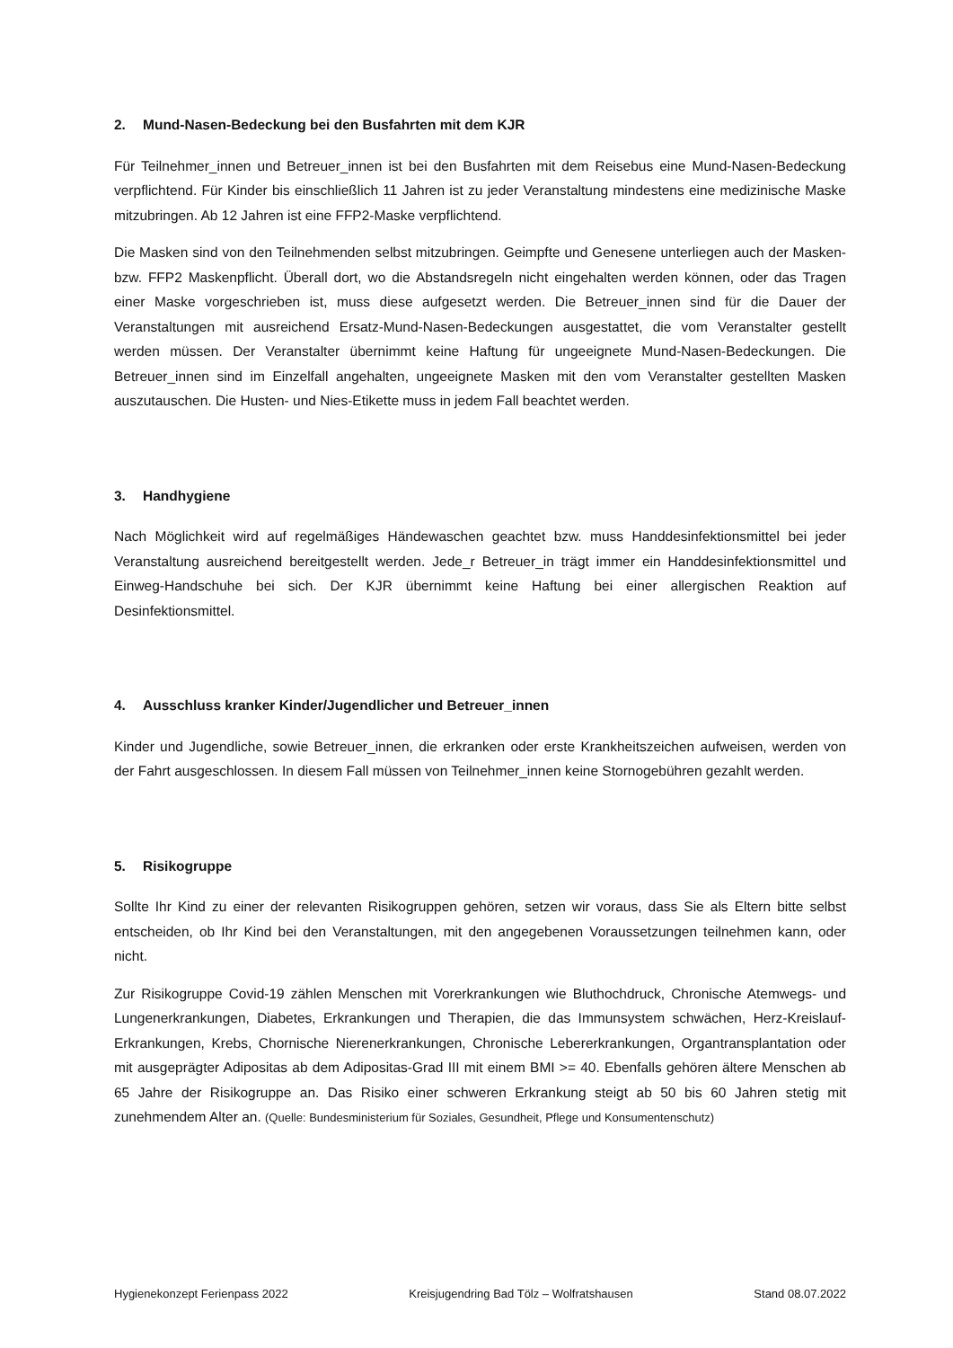2. Mund-Nasen-Bedeckung bei den Busfahrten mit dem KJR
Für Teilnehmer_innen und Betreuer_innen ist bei den Busfahrten mit dem Reisebus eine Mund-Nasen-Bedeckung verpflichtend. Für Kinder bis einschließlich 11 Jahren ist zu jeder Veranstaltung mindestens eine medizinische Maske mitzubringen. Ab 12 Jahren ist eine FFP2-Maske verpflichtend.
Die Masken sind von den Teilnehmenden selbst mitzubringen. Geimpfte und Genesene unterliegen auch der Masken- bzw. FFP2 Maskenpflicht. Überall dort, wo die Abstandsregeln nicht eingehalten werden können, oder das Tragen einer Maske vorgeschrieben ist, muss diese aufgesetzt werden. Die Betreuer_innen sind für die Dauer der Veranstaltungen mit ausreichend Ersatz-Mund-Nasen-Bedeckungen ausgestattet, die vom Veranstalter gestellt werden müssen. Der Veranstalter übernimmt keine Haftung für ungeeignete Mund-Nasen-Bedeckungen. Die Betreuer_innen sind im Einzelfall angehalten, ungeeignete Masken mit den vom Veranstalter gestellten Masken auszutauschen. Die Husten- und Nies-Etikette muss in jedem Fall beachtet werden.
3. Handhygiene
Nach Möglichkeit wird auf regelmäßiges Händewaschen geachtet bzw. muss Handdesinfektionsmittel bei jeder Veranstaltung ausreichend bereitgestellt werden. Jede_r Betreuer_in trägt immer ein Handdesinfektionsmittel und Einweg-Handschuhe bei sich. Der KJR übernimmt keine Haftung bei einer allergischen Reaktion auf Desinfektionsmittel.
4. Ausschluss kranker Kinder/Jugendlicher und Betreuer_innen
Kinder und Jugendliche, sowie Betreuer_innen, die erkranken oder erste Krankheitszeichen aufweisen, werden von der Fahrt ausgeschlossen. In diesem Fall müssen von Teilnehmer_innen keine Stornogebühren gezahlt werden.
5. Risikogruppe
Sollte Ihr Kind zu einer der relevanten Risikogruppen gehören, setzen wir voraus, dass Sie als Eltern bitte selbst entscheiden, ob Ihr Kind bei den Veranstaltungen, mit den angegebenen Voraussetzungen teilnehmen kann, oder nicht.
Zur Risikogruppe Covid-19 zählen Menschen mit Vorerkrankungen wie Bluthochdruck, Chronische Atemwegs- und Lungenerkrankungen, Diabetes, Erkrankungen und Therapien, die das Immunsystem schwächen, Herz-Kreislauf-Erkrankungen, Krebs, Chornische Nierenerkrankungen, Chronische Lebererkrankungen, Organtransplantation oder mit ausgeprägter Adipositas ab dem Adipositas-Grad III mit einem BMI >= 40. Ebenfalls gehören ältere Menschen ab 65 Jahre der Risikogruppe an. Das Risiko einer schweren Erkrankung steigt ab 50 bis 60 Jahren stetig mit zunehmendem Alter an. (Quelle: Bundesministerium für Soziales, Gesundheit, Pflege und Konsumentenschutz)
Hygienekonzept Ferienpass 2022 Kreisjugendring Bad Tölz – Wolfratshausen Stand 08.07.2022